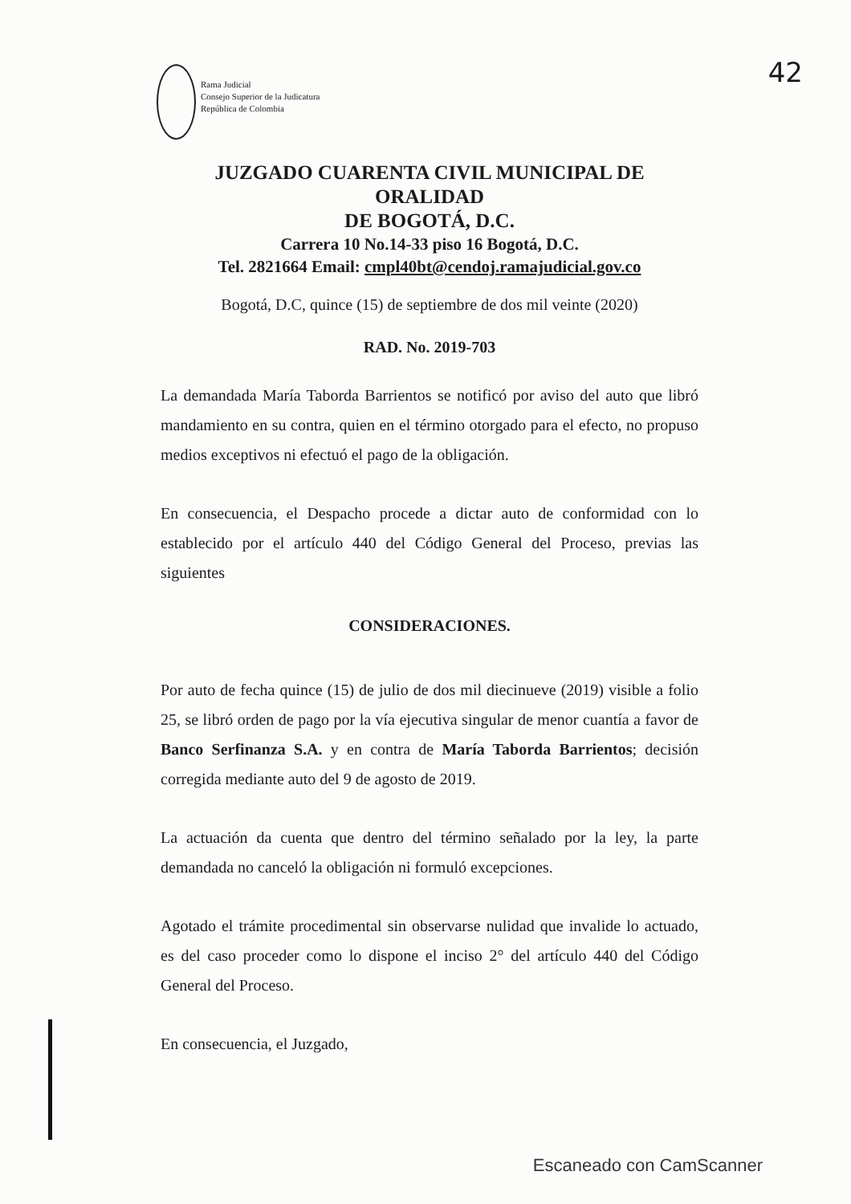Rama Judicial
Consejo Superior de la Judicatura
República de Colombia
42
JUZGADO CUARENTA CIVIL MUNICIPAL DE ORALIDAD
DE BOGOTÁ, D.C.
Carrera 10 No.14-33 piso 16 Bogotá, D.C.
Tel. 2821664 Email: cmpl40bt@cendoj.ramajudicial.gov.co
Bogotá, D.C, quince (15) de septiembre de dos mil veinte (2020)
RAD. No. 2019-703
La demandada María Taborda Barrientos se notificó por aviso del auto que libró mandamiento en su contra, quien en el término otorgado para el efecto, no propuso medios exceptivos ni efectuó el pago de la obligación.
En consecuencia, el Despacho procede a dictar auto de conformidad con lo establecido por el artículo 440 del Código General del Proceso, previas las siguientes
CONSIDERACIONES.
Por auto de fecha quince (15) de julio de dos mil diecinueve (2019) visible a folio 25, se libró orden de pago por la vía ejecutiva singular de menor cuantía a favor de Banco Serfinanza S.A. y en contra de María Taborda Barrientos; decisión corregida mediante auto del 9 de agosto de 2019.
La actuación da cuenta que dentro del término señalado por la ley, la parte demandada no canceló la obligación ni formuló excepciones.
Agotado el trámite procedimental sin observarse nulidad que invalide lo actuado, es del caso proceder como lo dispone el inciso 2° del artículo 440 del Código General del Proceso.
En consecuencia, el Juzgado,
Escaneado con CamScanner